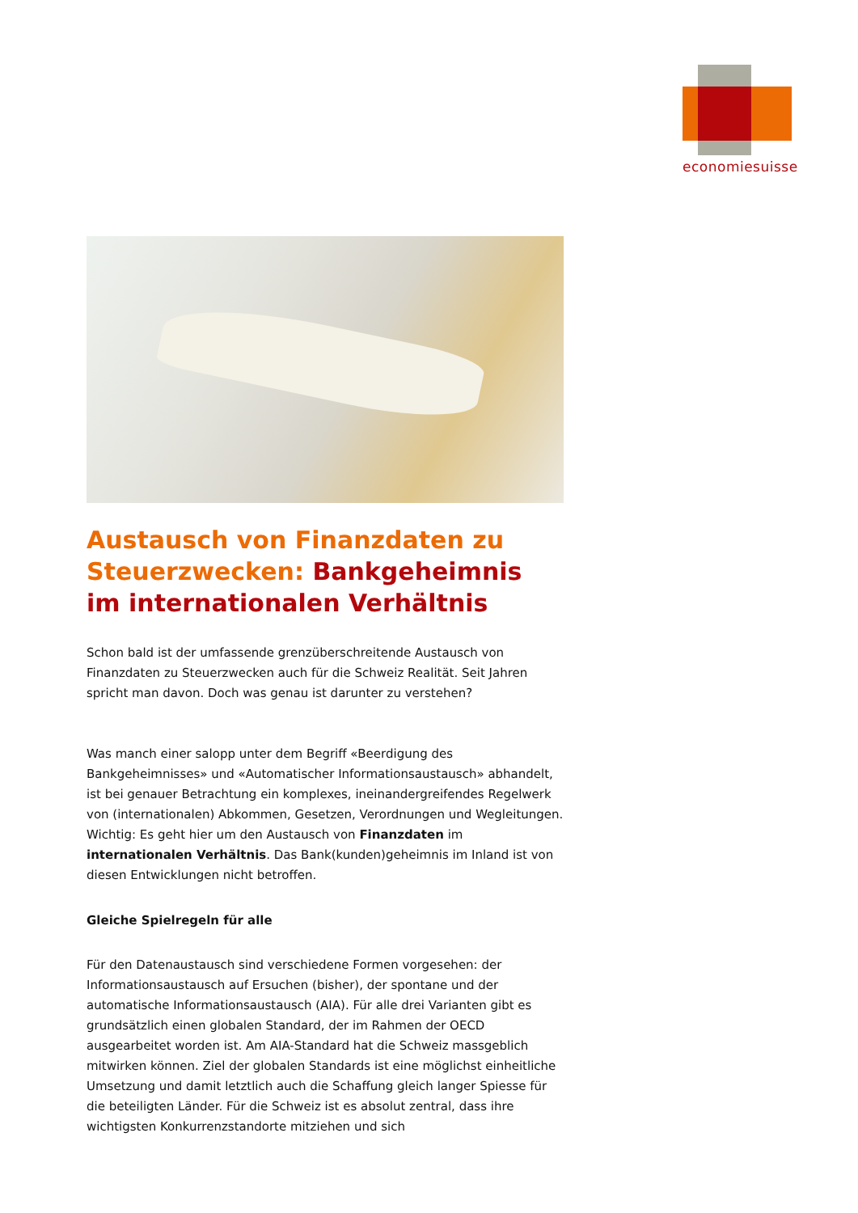economiesuisse
Austausch von Finanzdaten zu Steuerzwecken: Bankgeheimnis im internationalen Verhältnis
Schon bald ist der umfassende grenzüberschreitende Austausch von Finanzdaten zu Steuerzwecken auch für die Schweiz Realität. Seit Jahren spricht man davon. Doch was genau ist darunter zu verstehen?
Was manch einer salopp unter dem Begriff «Beerdigung des Bankgeheimnisses» und «Automatischer Informationsaustausch» abhandelt, ist bei genauer Betrachtung ein komplexes, ineinandergreifendes Regelwerk von (internationalen) Abkommen, Gesetzen, Verordnungen und Wegleitungen. Wichtig: Es geht hier um den Austausch von Finanzdaten im internationalen Verhältnis. Das Bank(kunden)geheimnis im Inland ist von diesen Entwicklungen nicht betroffen.
Gleiche Spielregeln für alle
Für den Datenaustausch sind verschiedene Formen vorgesehen: der Informationsaustausch auf Ersuchen (bisher), der spontane und der automatische Informationsaustausch (AIA). Für alle drei Varianten gibt es grundsätzlich einen globalen Standard, der im Rahmen der OECD ausgearbeitet worden ist. Am AIA-Standard hat die Schweiz massgeblich mitwirken können. Ziel der globalen Standards ist eine möglichst einheitliche Umsetzung und damit letztlich auch die Schaffung gleich langer Spiesse für die beteiligten Länder. Für die Schweiz ist es absolut zentral, dass ihre wichtigsten Konkurrenzstandorte mitziehen und sich